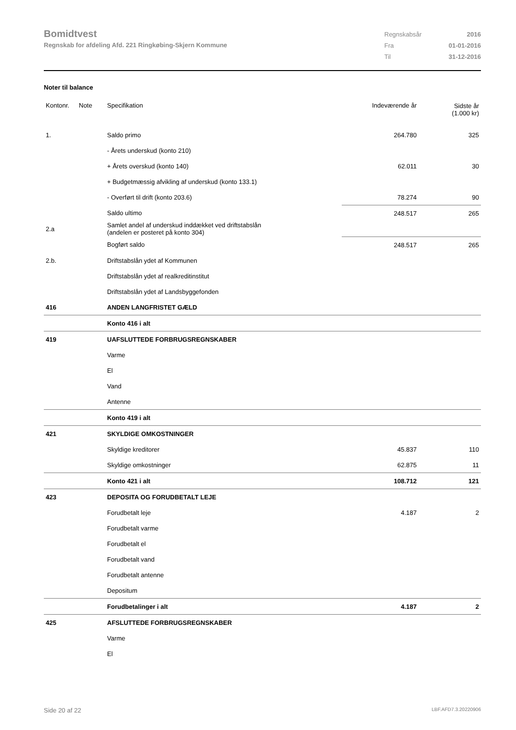Bomidtvest
Regnskab for afdeling Afd. 221 Ringkøbing-Skjern Kommune
| Regnskabsår | 2016 |
| Fra | 01-01-2016 |
| Til | 31-12-2016 |
Noter til balance
| Kontonr. | Note | Specifikation | Indeværende år | Sidste år (1.000 kr) |
| --- | --- | --- | --- | --- |
| 1. | | Saldo primo | 264.780 | 325 |
| | | - Årets underskud (konto 210) | | |
| | | + Årets overskud (konto 140) | 62.011 | 30 |
| | | + Budgetmæssig afvikling af underskud (konto 133.1) | | |
| | | - Overført til drift (konto 203.6) | 78.274 | 90 |
| | | Saldo ultimo | 248.517 | 265 |
| 2.a | | Samlet andel af underskud inddækket ved driftstabslån (andelen er posteret på konto 304) | | |
| | | Bogført saldo | 248.517 | 265 |
| 2.b. | | Driftstabslån ydet af Kommunen | | |
| | | Driftstabslån ydet af realkreditinstitut | | |
| | | Driftstabslån ydet af Landsbyggefonden | | |
| 416 | | ANDEN LANGFRISTET GÆLD | | |
| | | Konto 416 i alt | | |
| 419 | | UAFSLUTTEDE FORBRUGSREGNSKABER | | |
| | | Varme | | |
| | | El | | |
| | | Vand | | |
| | | Antenne | | |
| | | Konto 419 i alt | | |
| 421 | | SKYLDIGE OMKOSTNINGER | | |
| | | Skyldige kreditorer | 45.837 | 110 |
| | | Skyldige omkostninger | 62.875 | 11 |
| | | Konto 421 i alt | 108.712 | 121 |
| 423 | | DEPOSITA OG FORUDBETALT LEJE | | |
| | | Forudbetalt leje | 4.187 | 2 |
| | | Forudbetalt varme | | |
| | | Forudbetalt el | | |
| | | Forudbetalt vand | | |
| | | Forudbetalt antenne | | |
| | | Depositum | | |
| | | Forudbetalinger i alt | 4.187 | 2 |
| 425 | | AFSLUTTEDE FORBRUGSREGNSKABER | | |
| | | Varme | | |
| | | El | | |
Side 20 af 22 LBF.AFD7.3.20220906